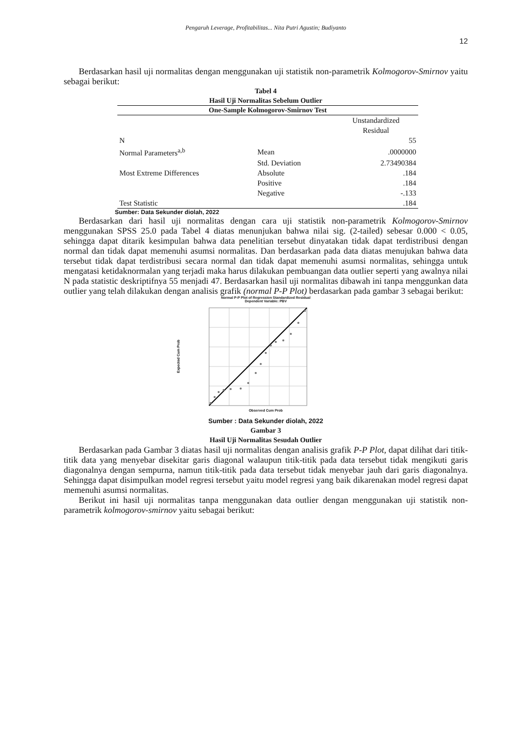Pengaruh Leverage, Profitabilitas... Nita Putri Agustin; Budiyanto
12
Berdasarkan hasil uji normalitas dengan menggunakan uji statistik non-parametrik Kolmogorov-Smirnov yaitu sebagai berikut:
Tabel 4
Hasil Uji Normalitas Sebelum Outlier
| One-Sample Kolmogorov-Smirnov Test | | |
| --- | --- | --- |
| | | Unstandardized Residual |
| N | | 55 |
| Normal Parameters<sup>a,b</sup> | Mean | .0000000 |
| | Std. Deviation | 2.73490384 |
| Most Extreme Differences | Absolute | .184 |
| | Positive | .184 |
| | Negative | -.133 |
| Test Statistic | | .184 |
Sumber: Data Sekunder diolah, 2022
Berdasarkan dari hasil uji normalitas dengan cara uji statistik non-parametrik Kolmogorov-Smirnov menggunakan SPSS 25.0 pada Tabel 4 diatas menunjukan bahwa nilai sig. (2-tailed) sebesar 0.000 < 0.05, sehingga dapat ditarik kesimpulan bahwa data penelitian tersebut dinyatakan tidak dapat terdistribusi dengan normal dan tidak dapat memenuhi asumsi normalitas. Dan berdasarkan pada data diatas menujukan bahwa data tersebut tidak dapat terdistribusi secara normal dan tidak dapat memenuhi asumsi normalitas, sehingga untuk mengatasi ketidaknormalan yang terjadi maka harus dilakukan pembuangan data outlier seperti yang awalnya nilai N pada statistic deskriptifnya 55 menjadi 47. Berdasarkan hasil uji normalitas dibawah ini tanpa menggunkan data outlier yang telah dilakukan dengan analisis grafik (normal P-P Plot) berdasarkan pada gambar 3 sebagai berikut:
Normal P-P Plot of Regression Standardized Residual
Dependent Variable: PBV
Expected Cum Prob
Observed Cum Prob
Sumber : Data Sekunder diolah, 2022
Gambar 3
Hasil Uji Normalitas Sesudah Outlier
Berdasarkan pada Gambar 3 diatas hasil uji normalitas dengan analisis grafik P-P Plot, dapat dilihat dari titik-titik data yang menyebar disekitar garis diagonal walaupun titik-titik pada data tersebut tidak mengikuti garis diagonalnya dengan sempurna, namun titik-titik pada data tersebut tidak menyebar jauh dari garis diagonalnya. Sehingga dapat disimpulkan model regresi tersebut yaitu model regresi yang baik dikarenakan model regresi dapat memenuhi asumsi normalitas.
Berikut ini hasil uji normalitas tanpa menggunakan data outlier dengan menggunakan uji statistik non-parametrik kolmogorov-smirnov yaitu sebagai berikut: